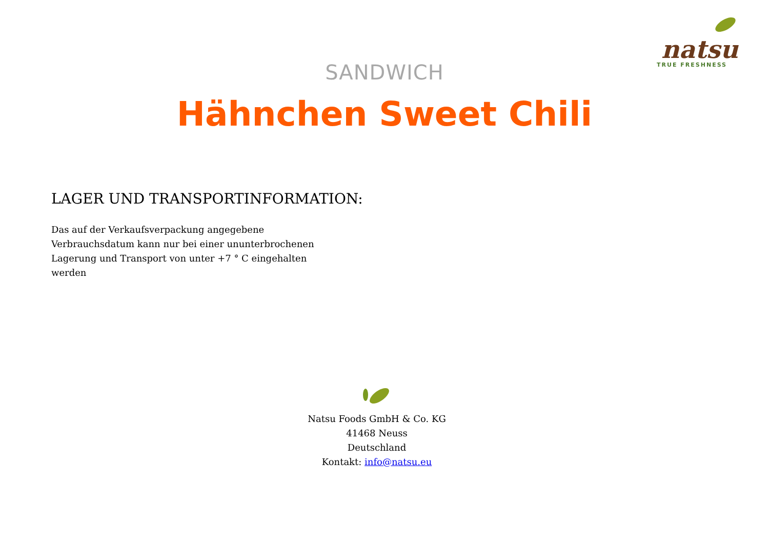natsu
TRUE FRESHNESS
SANDWICH
Hähnchen Sweet Chili
LAGER UND TRANSPORTINFORMATION:
Das auf der Verkaufsverpackung angegebene Verbrauchsdatum kann nur bei einer ununterbrochenen Lagerung und Transport von unter +7 ° C eingehalten werden
Natsu Foods GmbH & Co. KG
41468 Neuss
Deutschland
Kontakt: info@natsu.eu